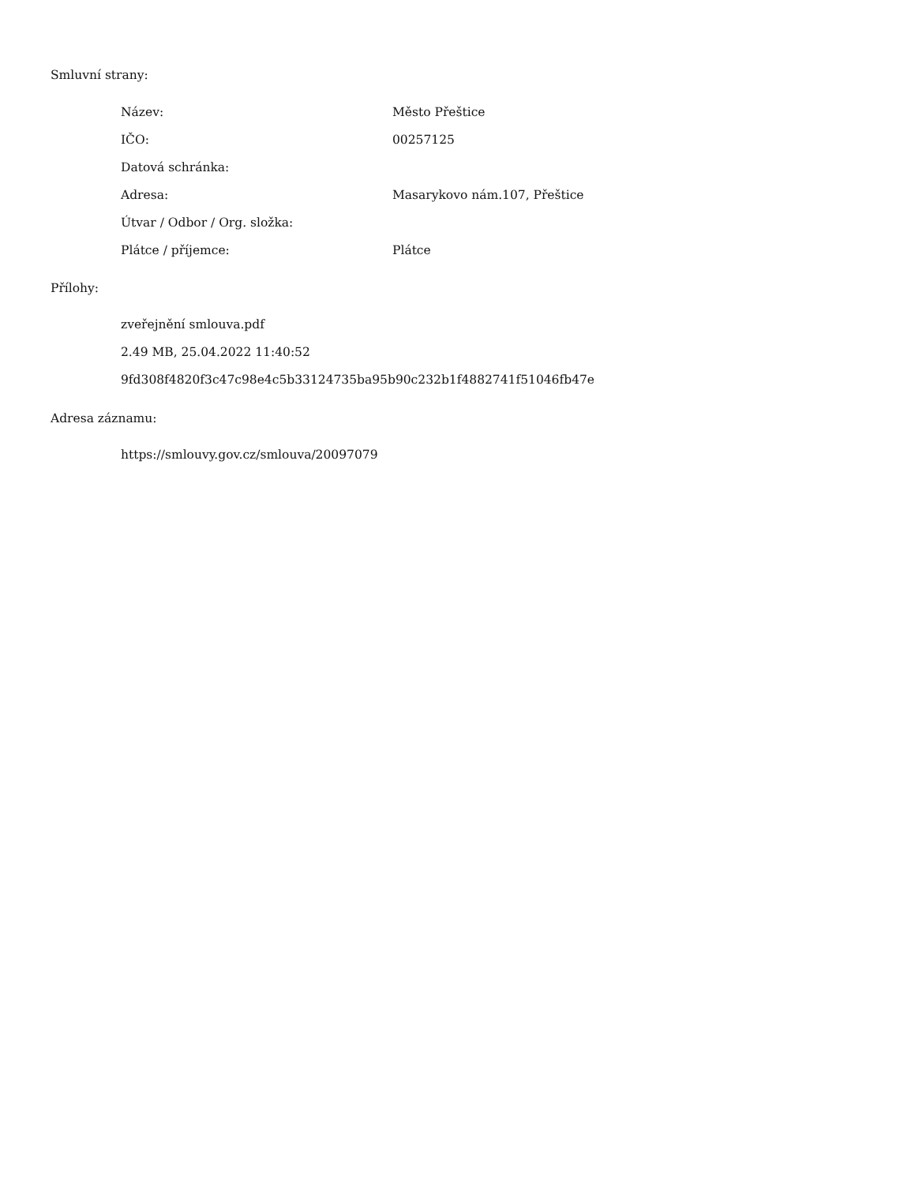Smluvní strany:
| Název: | Město Přeštice |
| IČO: | 00257125 |
| Datová schránka: | |
| Adresa: | Masarykovo nám.107, Přeštice |
| Útvar / Odbor / Org. složka: | |
| Plátce / příjemce: | Plátce |
Přílohy:
zveřejnění smlouva.pdf
2.49 MB, 25.04.2022 11:40:52
9fd308f4820f3c47c98e4c5b33124735ba95b90c232b1f4882741f51046fb47e
Adresa záznamu:
https://smlouvy.gov.cz/smlouva/20097079